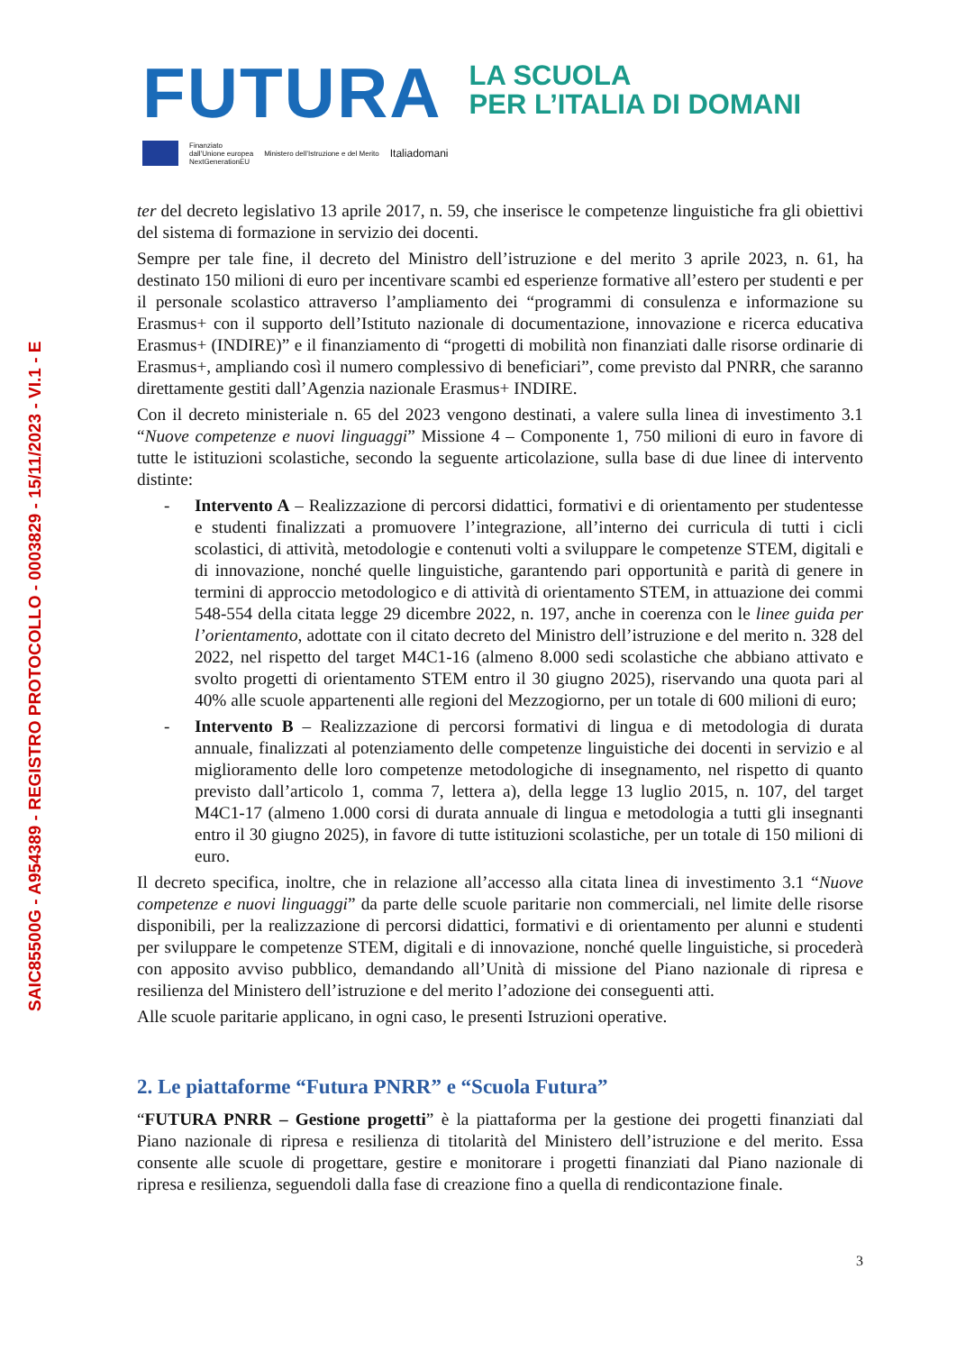SAIC85500G - A954389 - REGISTRO PROTOCOLLO - 0003829 - 15/11/2023 - VI.1 - E
FUTURA LA SCUOLA
PER L’ITALIA DI DOMANI
Finanziato
dall’Unione europea
NextGenerationEU Ministero dell’Istruzione e del Merito Italiadomani
ter del decreto legislativo 13 aprile 2017, n. 59, che inserisce le competenze linguistiche fra gli obiettivi del sistema di formazione in servizio dei docenti.
Sempre per tale fine, il decreto del Ministro dell’istruzione e del merito 3 aprile 2023, n. 61, ha destinato 150 milioni di euro per incentivare scambi ed esperienze formative all’estero per studenti e per il personale scolastico attraverso l’ampliamento dei “programmi di consulenza e informazione su Erasmus+ con il supporto dell’Istituto nazionale di documentazione, innovazione e ricerca educativa Erasmus+ (INDIRE)” e il finanziamento di “progetti di mobilità non finanziati dalle risorse ordinarie di Erasmus+, ampliando così il numero complessivo di beneficiari”, come previsto dal PNRR, che saranno direttamente gestiti dall’Agenzia nazionale Erasmus+ INDIRE.
Con il decreto ministeriale n. 65 del 2023 vengono destinati, a valere sulla linea di investimento 3.1 “Nuove competenze e nuovi linguaggi” Missione 4 – Componente 1, 750 milioni di euro in favore di tutte le istituzioni scolastiche, secondo la seguente articolazione, sulla base di due linee di intervento distinte:
- Intervento A – Realizzazione di percorsi didattici, formativi e di orientamento per studentesse e studenti finalizzati a promuovere l’integrazione, all’interno dei curricula di tutti i cicli scolastici, di attività, metodologie e contenuti volti a sviluppare le competenze STEM, digitali e di innovazione, nonché quelle linguistiche, garantendo pari opportunità e parità di genere in termini di approccio metodologico e di attività di orientamento STEM, in attuazione dei commi 548-554 della citata legge 29 dicembre 2022, n. 197, anche in coerenza con le linee guida per l’orientamento, adottate con il citato decreto del Ministro dell’istruzione e del merito n. 328 del 2022, nel rispetto del target M4C1-16 (almeno 8.000 sedi scolastiche che abbiano attivato e svolto progetti di orientamento STEM entro il 30 giugno 2025), riservando una quota pari al 40% alle scuole appartenenti alle regioni del Mezzogiorno, per un totale di 600 milioni di euro;
- Intervento B – Realizzazione di percorsi formativi di lingua e di metodologia di durata annuale, finalizzati al potenziamento delle competenze linguistiche dei docenti in servizio e al miglioramento delle loro competenze metodologiche di insegnamento, nel rispetto di quanto previsto dall’articolo 1, comma 7, lettera a), della legge 13 luglio 2015, n. 107, del target M4C1-17 (almeno 1.000 corsi di durata annuale di lingua e metodologia a tutti gli insegnanti entro il 30 giugno 2025), in favore di tutte istituzioni scolastiche, per un totale di 150 milioni di euro.
Il decreto specifica, inoltre, che in relazione all’accesso alla citata linea di investimento 3.1 “Nuove competenze e nuovi linguaggi” da parte delle scuole paritarie non commerciali, nel limite delle risorse disponibili, per la realizzazione di percorsi didattici, formativi e di orientamento per alunni e studenti per sviluppare le competenze STEM, digitali e di innovazione, nonché quelle linguistiche, si procederà con apposito avviso pubblico, demandando all’Unità di missione del Piano nazionale di ripresa e resilienza del Ministero dell’istruzione e del merito l’adozione dei conseguenti atti.
Alle scuole paritarie applicano, in ogni caso, le presenti Istruzioni operative.
2. Le piattaforme “Futura PNRR” e “Scuola Futura”
“FUTURA PNRR – Gestione progetti” è la piattaforma per la gestione dei progetti finanziati dal Piano nazionale di ripresa e resilienza di titolarità del Ministero dell’istruzione e del merito. Essa consente alle scuole di progettare, gestire e monitorare i progetti finanziati dal Piano nazionale di ripresa e resilienza, seguendoli dalla fase di creazione fino a quella di rendicontazione finale.
3